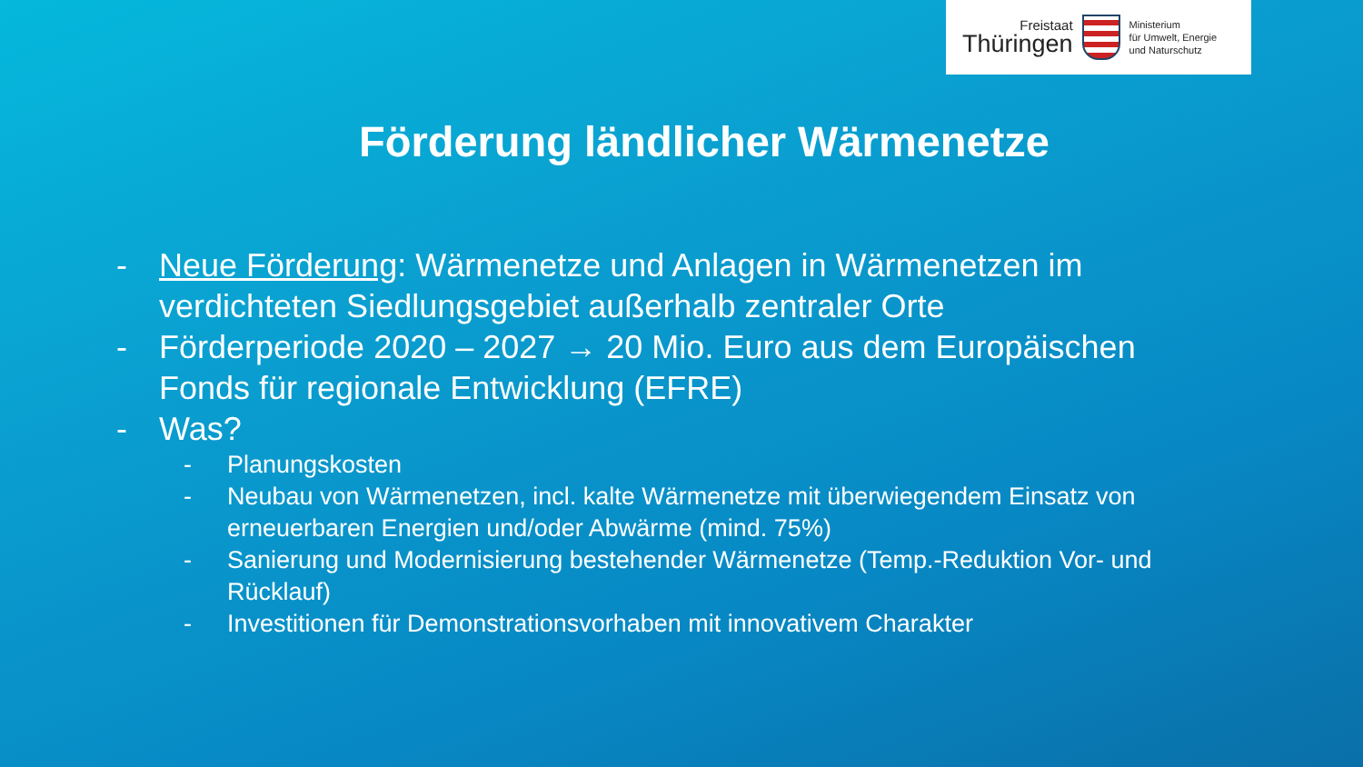Freistaat
Thüringen
Ministerium
für Umwelt, Energie
und Naturschutz
Förderung ländlicher Wärmenetze
- Neue Förderung: Wärmenetze und Anlagen in Wärmenetzen im verdichteten Siedlungsgebiet außerhalb zentraler Orte
- Förderperiode 2020 – 2027 → 20 Mio. Euro aus dem Europäischen Fonds für regionale Entwicklung (EFRE)
- Was?
- Planungskosten
- Neubau von Wärmenetzen, incl. kalte Wärmenetze mit überwiegendem Einsatz von erneuerbaren Energien und/oder Abwärme (mind. 75%)
- Sanierung und Modernisierung bestehender Wärmenetze (Temp.-Reduktion Vor- und Rücklauf)
- Investitionen für Demonstrationsvorhaben mit innovativem Charakter